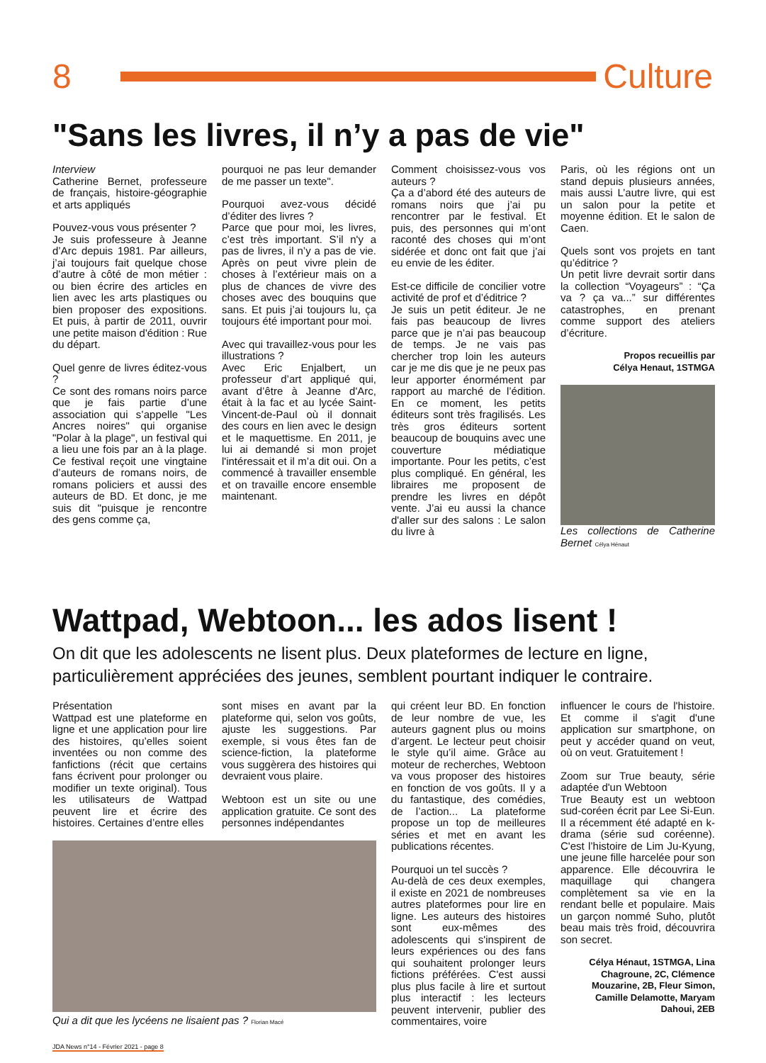8 Culture
"Sans les livres, il n’y a pas de vie"
Interview
Catherine Bernet, professeure de français, histoire-géographie et arts appliqués
Pouvez-vous vous présenter ?
Je suis professeure à Jeanne d’Arc depuis 1981. Par ailleurs, j’ai toujours fait quelque chose d’autre à côté de mon métier : ou bien écrire des articles en lien avec les arts plastiques ou bien proposer des expositions. Et puis, à partir de 2011, ouvrir une petite maison d'édition : Rue du départ.
Quel genre de livres éditez-vous ?
Ce sont des romans noirs parce que je fais partie d’une association qui s’appelle "Les Ancres noires" qui organise "Polar à la plage", un festival qui a lieu une fois par an à la plage. Ce festival reçoit une vingtaine d’auteurs de romans noirs, de romans policiers et aussi des auteurs de BD. Et donc, je me suis dit "puisque je rencontre des gens comme ça,
pourquoi ne pas leur demander de me passer un texte".
Pourquoi avez-vous décidé d’éditer des livres ?
Parce que pour moi, les livres, c’est très important. S’il n'y a pas de livres, il n’y a pas de vie. Après on peut vivre plein de choses à l’extérieur mais on a plus de chances de vivre des choses avec des bouquins que sans. Et puis j’ai toujours lu, ça toujours été important pour moi.
Avec qui travaillez-vous pour les illustrations ?
Avec Eric Enjalbert, un professeur d’art appliqué qui, avant d’être à Jeanne d'Arc, était à la fac et au lycée Saint-Vincent-de-Paul où il donnait des cours en lien avec le design et le maquettisme. En 2011, je lui ai demandé si mon projet l'intéressait et il m’a dit oui. On a commencé à travailler ensemble et on travaille encore ensemble maintenant.
Comment choisissez-vous vos auteurs ?
Ça a d’abord été des auteurs de romans noirs que j’ai pu rencontrer par le festival. Et puis, des personnes qui m’ont raconté des choses qui m’ont sidérée et donc ont fait que j’ai eu envie de les éditer.
Est-ce difficile de concilier votre activité de prof et d’éditrice ?
Je suis un petit éditeur. Je ne fais pas beaucoup de livres parce que je n’ai pas beaucoup de temps. Je ne vais pas chercher trop loin les auteurs car je me dis que je ne peux pas leur apporter énormément par rapport au marché de l’édition. En ce moment, les petits éditeurs sont très fragilisés. Les très gros éditeurs sortent beaucoup de bouquins avec une couverture médiatique importante. Pour les petits, c’est plus compliqué. En général, les libraires me proposent de prendre les livres en dépôt vente. J’ai eu aussi la chance d'aller sur des salons : Le salon du livre à
Paris, où les régions ont un stand depuis plusieurs années, mais aussi L’autre livre, qui est un salon pour la petite et moyenne édition. Et le salon de Caen.
Quels sont vos projets en tant qu’éditrice ?
Un petit livre devrait sortir dans la collection “Voyageurs” : “Ça va ? ça va...” sur différentes catastrophes, en prenant comme support des ateliers d’écriture.
Propos recueillis par
Célya Henaut, 1STMGA
Les collections de Catherine Bernet Célya Hénaut
Wattpad, Webtoon... les ados lisent !
On dit que les adolescents ne lisent plus. Deux plateformes de lecture en ligne, particulièrement appréciées des jeunes, semblent pourtant indiquer le contraire.
Présentation
Wattpad est une plateforme en ligne et une application pour lire des histoires, qu’elles soient inventées ou non comme des fanfictions (récit que certains fans écrivent pour prolonger ou modifier un texte original). Tous les utilisateurs de Wattpad peuvent lire et écrire des histoires. Certaines d’entre elles
sont mises en avant par la plateforme qui, selon vos goûts, ajuste les suggestions. Par exemple, si vous êtes fan de science-fiction, la plateforme vous suggèrera des histoires qui devraient vous plaire.
Webtoon est un site ou une application gratuite. Ce sont des personnes indépendantes
Qui a dit que les lycéens ne lisaient pas ? Florian Macé
qui créent leur BD. En fonction de leur nombre de vue, les auteurs gagnent plus ou moins d’argent. Le lecteur peut choisir le style qu’il aime. Grâce au moteur de recherches, Webtoon va vous proposer des histoires en fonction de vos goûts. Il y a du fantastique, des comédies, de l’action... La plateforme propose un top de meilleures séries et met en avant les publications récentes.
Pourquoi un tel succès ?
Au-delà de ces deux exemples, il existe en 2021 de nombreuses autres plateformes pour lire en ligne. Les auteurs des histoires sont eux-mêmes des adolescents qui s'inspirent de leurs expériences ou des fans qui souhaitent prolonger leurs fictions préférées. C'est aussi plus plus facile à lire et surtout plus interactif : les lecteurs peuvent intervenir, publier des commentaires, voire
influencer le cours de l'histoire. Et comme il s'agit d'une application sur smartphone, on peut y accéder quand on veut, où on veut. Gratuitement !
Zoom sur True beauty, série adaptée d'un Webtoon
True Beauty est un webtoon sud-coréen écrit par Lee Si-Eun. Il a récemment été adapté en k-drama (série sud coréenne). C'est l’histoire de Lim Ju-Kyung, une jeune fille harcelée pour son apparence. Elle découvrira le maquillage qui changera complètement sa vie en la rendant belle et populaire. Mais un garçon nommé Suho, plutôt beau mais très froid, découvrira son secret.
Célya Hénaut, 1STMGA, Lina Chagroune, 2C, Clémence Mouzarine, 2B, Fleur Simon, Camille Delamotte, Maryam Dahoui, 2EB
JDA News n°14 - Février 2021 - page 8